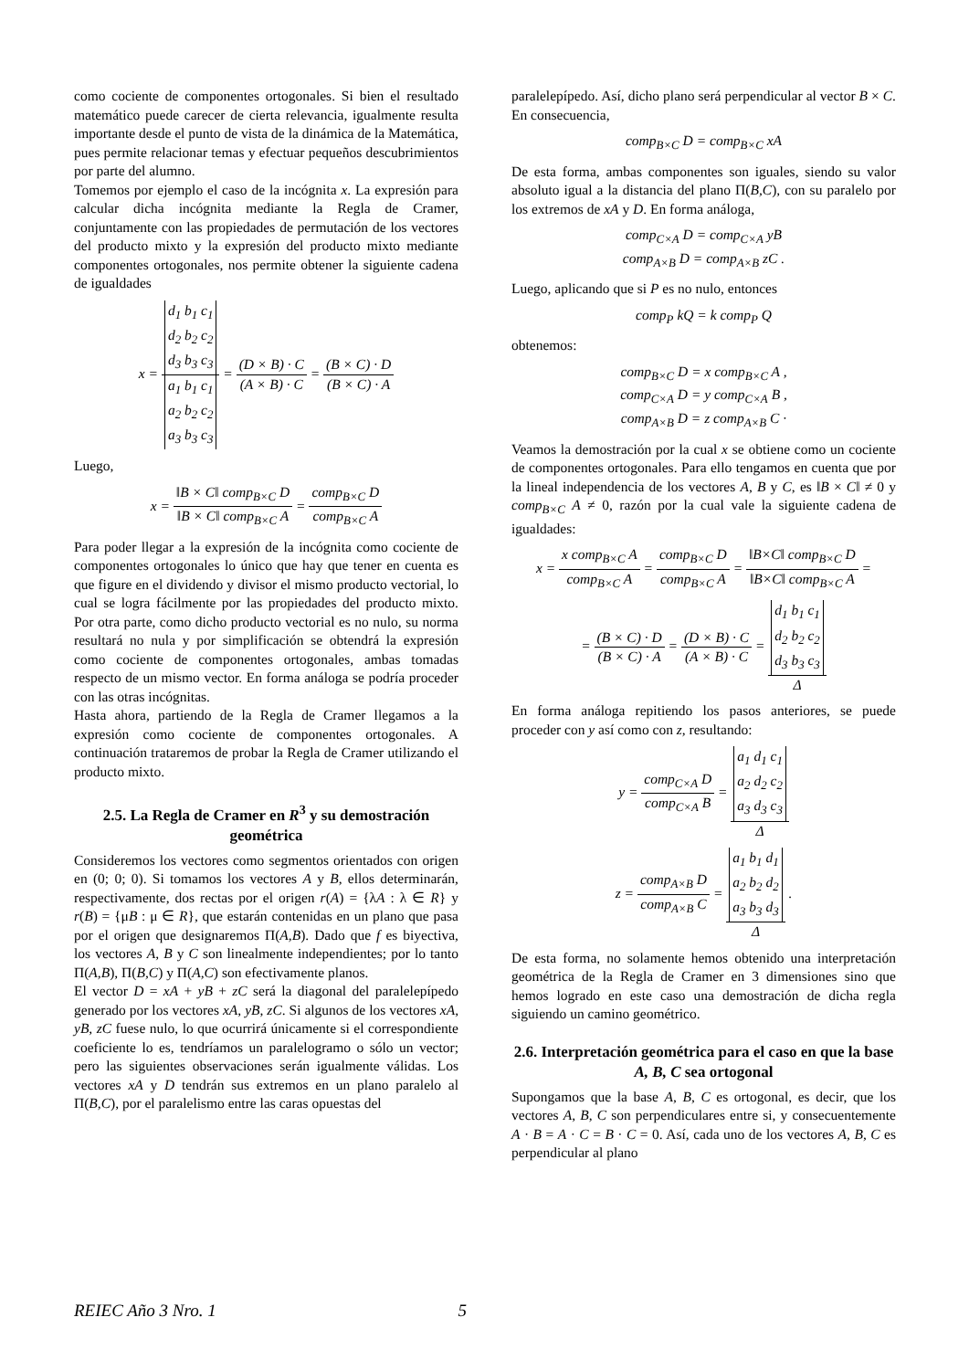como cociente de componentes ortogonales. Si bien el resultado matemático puede carecer de cierta relevancia, igualmente resulta importante desde el punto de vista de la dinámica de la Matemática, pues permite relacionar temas y efectuar pequeños descubrimientos por parte del alumno.
Tomemos por ejemplo el caso de la incógnita x. La expresión para calcular dicha incógnita mediante la Regla de Cramer, conjuntamente con las propiedades de permutación de los vectores del producto mixto y la expresión del producto mixto mediante componentes ortogonales, nos permite obtener la siguiente cadena de igualdades
x = d<sub>1</sub> b<sub>1</sub> c<sub>1</sub>
d<sub>2</sub> b<sub>2</sub> c<sub>2</sub>
d<sub>3</sub> b<sub>3</sub> c<sub>3</sub> a<sub>1</sub> b<sub>1</sub> c<sub>1</sub>
a<sub>2</sub> b<sub>2</sub> c<sub>2</sub>
a<sub>3</sub> b<sub>3</sub> c<sub>3</sub> = (D × B) · C (A × B) · C = (B × C) · D (B × C) · A
Luego,
x = ‖B × C‖ comp<sub>B×C</sub> D ‖B × C‖ comp<sub>B×C</sub> A = comp<sub>B×C</sub> D comp<sub>B×C</sub> A
Para poder llegar a la expresión de la incógnita como cociente de componentes ortogonales lo único que hay que tener en cuenta es que figure en el dividendo y divisor el mismo producto vectorial, lo cual se logra fácilmente por las propiedades del producto mixto. Por otra parte, como dicho producto vectorial es no nulo, su norma resultará no nula y por simplificación se obtendrá la expresión como cociente de componentes ortogonales, ambas tomadas respecto de un mismo vector. En forma análoga se podría proceder con las otras incógnitas.
Hasta ahora, partiendo de la Regla de Cramer llegamos a la expresión como cociente de componentes ortogonales. A continuación trataremos de probar la Regla de Cramer utilizando el producto mixto.
2.5. La Regla de Cramer en R<sup>3</sup> y su demostración geométrica
Consideremos los vectores como segmentos orientados con origen en (0; 0; 0). Si tomamos los vectores A y B, ellos determinarán, respectivamente, dos rectas por el origen r(A) = {λA : λ ∈ R} y r(B) = {μB : μ ∈ R}, que estarán contenidas en un plano que pasa por el origen que designaremos Π(A,B). Dado que f es biyectiva, los vectores A, B y C son linealmente independientes; por lo tanto Π(A,B), Π(B,C) y Π(A,C) son efectivamente planos.
El vector D = xA + yB + zC será la diagonal del paralelepípedo generado por los vectores xA, yB, zC. Si algunos de los vectores xA, yB, zC fuese nulo, lo que ocurrirá únicamente si el correspondiente coeficiente lo es, tendríamos un paralelogramo o sólo un vector; pero las siguientes observaciones serán igualmente válidas. Los vectores xA y D tendrán sus extremos en un plano paralelo al Π(B,C), por el paralelismo entre las caras opuestas del
paralelepípedo. Así, dicho plano será perpendicular al vector B × C. En consecuencia,
comp<sub>B×C</sub> D = comp<sub>B×C</sub> xA
De esta forma, ambas componentes son iguales, siendo su valor absoluto igual a la distancia del plano Π(B,C), con su paralelo por los extremos de xA y D. En forma análoga,
comp<sub>C×A</sub> D = comp<sub>C×A</sub> yB
comp<sub>A×B</sub> D = comp<sub>A×B</sub> zC .
Luego, aplicando que si P es no nulo, entonces
comp<sub>P</sub> kQ = k comp<sub>P</sub> Q
obtenemos:
comp<sub>B×C</sub> D = x comp<sub>B×C</sub> A ,
comp<sub>C×A</sub> D = y comp<sub>C×A</sub> B ,
comp<sub>A×B</sub> D = z comp<sub>A×B</sub> C ·
Veamos la demostración por la cual x se obtiene como un cociente de componentes ortogonales. Para ello tengamos en cuenta que por la lineal independencia de los vectores A, B y C, es ‖B × C‖ ≠ 0 y comp<sub>B×C</sub> A ≠ 0, razón por la cual vale la siguiente cadena de igualdades:
x = x comp<sub>B×C</sub> A comp<sub>B×C</sub> A = comp<sub>B×C</sub> D comp<sub>B×C</sub> A = ‖B×C‖ comp<sub>B×C</sub> D ‖B×C‖ comp<sub>B×C</sub> A =
= (B × C) · D (B × C) · A = (D × B) · C (A × B) · C = d<sub>1</sub> b<sub>1</sub> c<sub>1</sub>
d<sub>2</sub> b<sub>2</sub> c<sub>2</sub>
d<sub>3</sub> b<sub>3</sub> c<sub>3</sub> Δ
En forma análoga repitiendo los pasos anteriores, se puede proceder con y así como con z, resultando:
y = comp<sub>C×A</sub> D comp<sub>C×A</sub> B = a<sub>1</sub> d<sub>1</sub> c<sub>1</sub>
a<sub>2</sub> d<sub>2</sub> c<sub>2</sub>
a<sub>3</sub> d<sub>3</sub> c<sub>3</sub> Δ
z = comp<sub>A×B</sub> D comp<sub>A×B</sub> C = a<sub>1</sub> b<sub>1</sub> d<sub>1</sub>
a<sub>2</sub> b<sub>2</sub> d<sub>2</sub>
a<sub>3</sub> b<sub>3</sub> d<sub>3</sub> Δ .
De esta forma, no solamente hemos obtenido una interpretación geométrica de la Regla de Cramer en 3 dimensiones sino que hemos logrado en este caso una demostración de dicha regla siguiendo un camino geométrico.
2.6. Interpretación geométrica para el caso en que la base A, B, C sea ortogonal
Supongamos que la base A, B, C es ortogonal, es decir, que los vectores A, B, C son perpendiculares entre si, y consecuentemente A · B = A · C = B · C = 0. Así, cada uno de los vectores A, B, C es perpendicular al plano
REIEC Año 3 Nro. 1 5